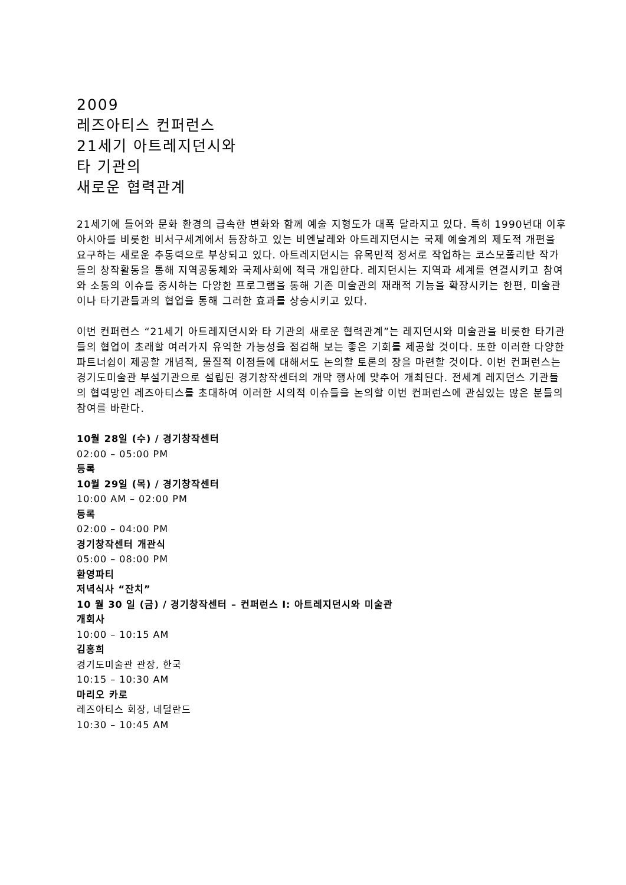2009
레즈아티스 컨퍼런스
21세기 아트레지던시와
타 기관의
새로운 협력관계
21세기에 들어와 문화 환경의 급속한 변화와 함께 예술 지형도가 대폭 달라지고 있다. 특히 1990년대 이후 아시아를 비롯한 비서구세계에서 등장하고 있는 비엔날레와 아트레지던시는 국제 예술계의 제도적 개편을 요구하는 새로운 추동력으로 부상되고 있다. 아트레지던시는 유목민적 정서로 작업하는 코스모폴리탄 작가들의 창작활동을 통해 지역공동체와 국제사회에 적극 개입한다. 레지던시는 지역과 세계를 연결시키고 참여와 소통의 이슈를 중시하는 다양한 프로그램을 통해 기존 미술관의 재래적 기능을 확장시키는 한편, 미술관이나 타기관들과의 협업을 통해 그러한 효과를 상승시키고 있다.
이번 컨퍼런스 “21세기 아트레지던시와 타 기관의 새로운 협력관계”는 레지던시와 미술관을 비롯한 타기관들의 협업이 초래할 여러가지 유익한 가능성을 점검해 보는 좋은 기회를 제공할 것이다. 또한 이러한 다양한 파트너쉽이 제공할 개념적, 물질적 이점들에 대해서도 논의할 토론의 장을 마련할 것이다. 이번 컨퍼런스는 경기도미술관 부설기관으로 설립된 경기창작센터의 개막 행사에 맞추어 개최된다. 전세계 레지던스 기관들의 협력망인 레즈아티스를 초대하여 이러한 시의적 이슈들을 논의할 이번 컨퍼런스에 관심있는 많은 분들의 참여를 바란다.
10월 28일 (수) / 경기창작센터
02:00 – 05:00 PM
등록
10월 29일 (목) / 경기창작센터
10:00 AM – 02:00 PM
등록
02:00 – 04:00 PM
경기창작센터 개관식
05:00 – 08:00 PM
환영파티
저녁식사 “잔치”
10 월 30 일 (금) / 경기창작센터 – 컨퍼런스 I: 아트레지던시와 미술관
개회사
10:00 – 10:15 AM
김홍희
경기도미술관 관장, 한국
10:15 – 10:30 AM
마리오 카로
레즈아티스 회장, 네덜란드
10:30 – 10:45 AM